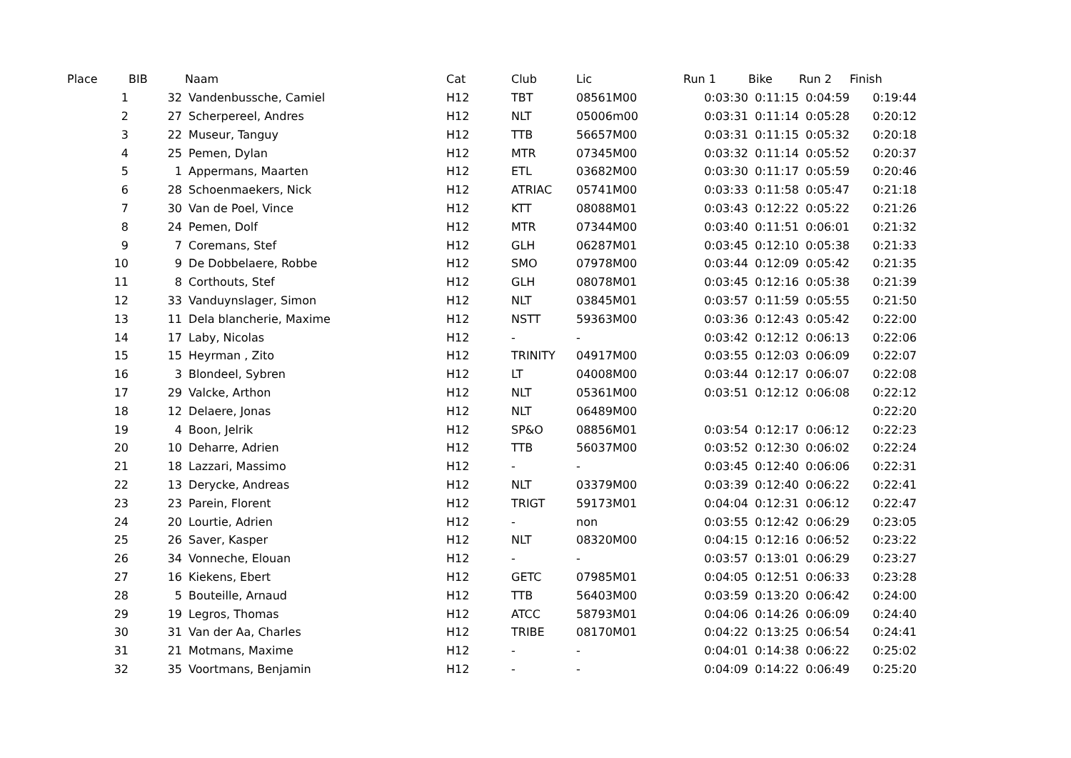| Place | BIB | | Naam | Cat | Club | Lic | Run 1 | Bike | Run 2 | Finish |
| --- | --- | --- | --- | --- | --- | --- | --- | --- | --- | --- |
| 1 | 32 | | Vandenbussche, Camiel | H12 | TBT | 08561M00 | 0:03:30 | 0:11:15 | 0:04:59 | 0:19:44 |
| 2 | 27 | | Scherpereel, Andres | H12 | NLT | 05006m00 | 0:03:31 | 0:11:14 | 0:05:28 | 0:20:12 |
| 3 | 22 | | Museur, Tanguy | H12 | TTB | 56657M00 | 0:03:31 | 0:11:15 | 0:05:32 | 0:20:18 |
| 4 | 25 | | Pemen, Dylan | H12 | MTR | 07345M00 | 0:03:32 | 0:11:14 | 0:05:52 | 0:20:37 |
| 5 | 1 | | Appermans, Maarten | H12 | ETL | 03682M00 | 0:03:30 | 0:11:17 | 0:05:59 | 0:20:46 |
| 6 | 28 | | Schoenmaekers, Nick | H12 | ATRIAC | 05741M00 | 0:03:33 | 0:11:58 | 0:05:47 | 0:21:18 |
| 7 | 30 | | Van de Poel, Vince | H12 | KTT | 08088M01 | 0:03:43 | 0:12:22 | 0:05:22 | 0:21:26 |
| 8 | 24 | | Pemen, Dolf | H12 | MTR | 07344M00 | 0:03:40 | 0:11:51 | 0:06:01 | 0:21:32 |
| 9 | 7 | | Coremans, Stef | H12 | GLH | 06287M01 | 0:03:45 | 0:12:10 | 0:05:38 | 0:21:33 |
| 10 | 9 | | De Dobbelaere, Robbe | H12 | SMO | 07978M00 | 0:03:44 | 0:12:09 | 0:05:42 | 0:21:35 |
| 11 | 8 | | Corthouts, Stef | H12 | GLH | 08078M01 | 0:03:45 | 0:12:16 | 0:05:38 | 0:21:39 |
| 12 | 33 | | Vanduynslager, Simon | H12 | NLT | 03845M01 | 0:03:57 | 0:11:59 | 0:05:55 | 0:21:50 |
| 13 | 11 | | Dela blancherie, Maxime | H12 | NSTT | 59363M00 | 0:03:36 | 0:12:43 | 0:05:42 | 0:22:00 |
| 14 | 17 | | Laby, Nicolas | H12 | - | - | 0:03:42 | 0:12:12 | 0:06:13 | 0:22:06 |
| 15 | 15 | | Heyrman , Zito | H12 | TRINITY | 04917M00 | 0:03:55 | 0:12:03 | 0:06:09 | 0:22:07 |
| 16 | 3 | | Blondeel, Sybren | H12 | LT | 04008M00 | 0:03:44 | 0:12:17 | 0:06:07 | 0:22:08 |
| 17 | 29 | | Valcke, Arthon | H12 | NLT | 05361M00 | 0:03:51 | 0:12:12 | 0:06:08 | 0:22:12 |
| 18 | 12 | | Delaere, Jonas | H12 | NLT | 06489M00 | | | | 0:22:20 |
| 19 | 4 | | Boon, Jelrik | H12 | SP&O | 08856M01 | 0:03:54 | 0:12:17 | 0:06:12 | 0:22:23 |
| 20 | 10 | | Deharre, Adrien | H12 | TTB | 56037M00 | 0:03:52 | 0:12:30 | 0:06:02 | 0:22:24 |
| 21 | 18 | | Lazzari, Massimo | H12 | - | - | 0:03:45 | 0:12:40 | 0:06:06 | 0:22:31 |
| 22 | 13 | | Derycke, Andreas | H12 | NLT | 03379M00 | 0:03:39 | 0:12:40 | 0:06:22 | 0:22:41 |
| 23 | 23 | | Parein, Florent | H12 | TRIGT | 59173M01 | 0:04:04 | 0:12:31 | 0:06:12 | 0:22:47 |
| 24 | 20 | | Lourtie, Adrien | H12 | - | non | 0:03:55 | 0:12:42 | 0:06:29 | 0:23:05 |
| 25 | 26 | | Saver, Kasper | H12 | NLT | 08320M00 | 0:04:15 | 0:12:16 | 0:06:52 | 0:23:22 |
| 26 | 34 | | Vonneche, Elouan | H12 | - | - | 0:03:57 | 0:13:01 | 0:06:29 | 0:23:27 |
| 27 | 16 | | Kiekens, Ebert | H12 | GETC | 07985M01 | 0:04:05 | 0:12:51 | 0:06:33 | 0:23:28 |
| 28 | 5 | | Bouteille, Arnaud | H12 | TTB | 56403M00 | 0:03:59 | 0:13:20 | 0:06:42 | 0:24:00 |
| 29 | 19 | | Legros, Thomas | H12 | ATCC | 58793M01 | 0:04:06 | 0:14:26 | 0:06:09 | 0:24:40 |
| 30 | 31 | | Van der Aa, Charles | H12 | TRIBE | 08170M01 | 0:04:22 | 0:13:25 | 0:06:54 | 0:24:41 |
| 31 | 21 | | Motmans, Maxime | H12 | - | - | 0:04:01 | 0:14:38 | 0:06:22 | 0:25:02 |
| 32 | 35 | | Voortmans, Benjamin | H12 | - | - | 0:04:09 | 0:14:22 | 0:06:49 | 0:25:20 |